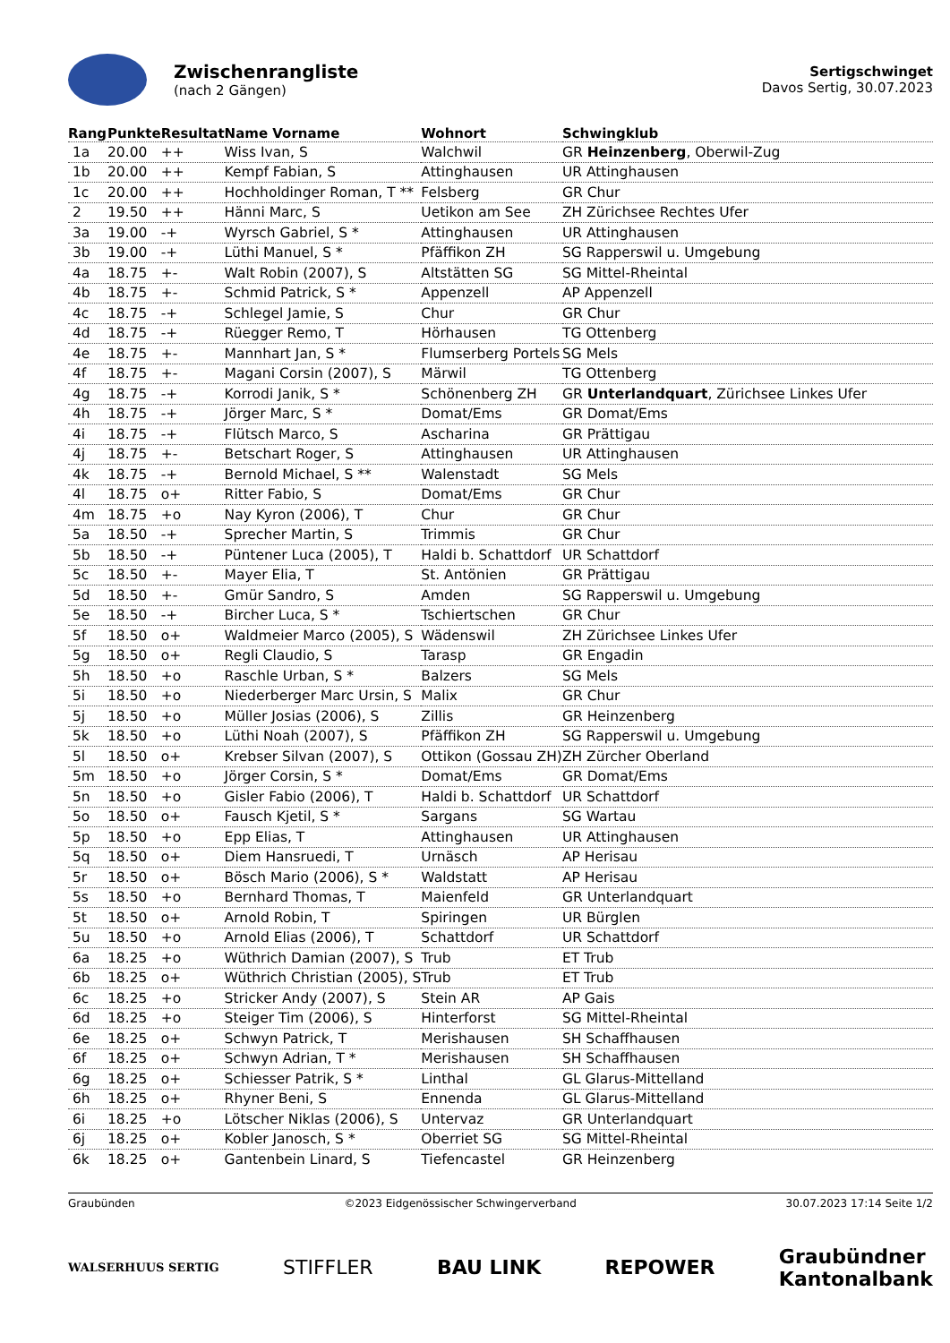Zwischenrangliste
(nach 2 Gängen)
Sertigschwinget
Davos Sertig, 30.07.2023
| Rang | Punkte | Resultat | Name Vorname | Wohnort | Schwingklub |
| --- | --- | --- | --- | --- | --- |
| 1a | 20.00 | ++ | Wiss Ivan, S | Walchwil | GR Heinzenberg , Oberwil-Zug |
| 1b | 20.00 | ++ | Kempf Fabian, S | Attinghausen | UR Attinghausen |
| 1c | 20.00 | ++ | Hochholdinger Roman, T ** | Felsberg | GR Chur |
| 2 | 19.50 | ++ | Hänni Marc, S | Uetikon am See | ZH Zürichsee Rechtes Ufer |
| 3a | 19.00 | -+ | Wyrsch Gabriel, S * | Attinghausen | UR Attinghausen |
| 3b | 19.00 | -+ | Lüthi Manuel, S * | Pfäffikon ZH | SG Rapperswil u. Umgebung |
| 4a | 18.75 | +- | Walt Robin (2007), S | Altstätten SG | SG Mittel-Rheintal |
| 4b | 18.75 | +- | Schmid Patrick, S * | Appenzell | AP Appenzell |
| 4c | 18.75 | -+ | Schlegel Jamie, S | Chur | GR Chur |
| 4d | 18.75 | -+ | Rüegger Remo, T | Hörhausen | TG Ottenberg |
| 4e | 18.75 | +- | Mannhart Jan, S * | Flumserberg Portels | SG Mels |
| 4f | 18.75 | +- | Magani Corsin (2007), S | Märwil | TG Ottenberg |
| 4g | 18.75 | -+ | Korrodi Janik, S * | Schönenberg ZH | GR Unterlandquart , Zürichsee Linkes Ufer |
| 4h | 18.75 | -+ | Jörger Marc, S * | Domat/Ems | GR Domat/Ems |
| 4i | 18.75 | -+ | Flütsch Marco, S | Ascharina | GR Prättigau |
| 4j | 18.75 | +- | Betschart Roger, S | Attinghausen | UR Attinghausen |
| 4k | 18.75 | -+ | Bernold Michael, S ** | Walenstadt | SG Mels |
| 4l | 18.75 | o+ | Ritter Fabio, S | Domat/Ems | GR Chur |
| 4m | 18.75 | +o | Nay Kyron (2006), T | Chur | GR Chur |
| 5a | 18.50 | -+ | Sprecher Martin, S | Trimmis | GR Chur |
| 5b | 18.50 | -+ | Püntener Luca (2005), T | Haldi b. Schattdorf | UR Schattdorf |
| 5c | 18.50 | +- | Mayer Elia, T | St. Antönien | GR Prättigau |
| 5d | 18.50 | +- | Gmür Sandro, S | Amden | SG Rapperswil u. Umgebung |
| 5e | 18.50 | -+ | Bircher Luca, S * | Tschiertschen | GR Chur |
| 5f | 18.50 | o+ | Waldmeier Marco (2005), S | Wädenswil | ZH Zürichsee Linkes Ufer |
| 5g | 18.50 | o+ | Regli Claudio, S | Tarasp | GR Engadin |
| 5h | 18.50 | +o | Raschle Urban, S * | Balzers | SG Mels |
| 5i | 18.50 | +o | Niederberger Marc Ursin, S | Malix | GR Chur |
| 5j | 18.50 | +o | Müller Josias (2006), S | Zillis | GR Heinzenberg |
| 5k | 18.50 | +o | Lüthi Noah (2007), S | Pfäffikon ZH | SG Rapperswil u. Umgebung |
| 5l | 18.50 | o+ | Krebser Silvan (2007), S | Ottikon (Gossau ZH) | ZH Zürcher Oberland |
| 5m | 18.50 | +o | Jörger Corsin, S * | Domat/Ems | GR Domat/Ems |
| 5n | 18.50 | +o | Gisler Fabio (2006), T | Haldi b. Schattdorf | UR Schattdorf |
| 5o | 18.50 | o+ | Fausch Kjetil, S * | Sargans | SG Wartau |
| 5p | 18.50 | +o | Epp Elias, T | Attinghausen | UR Attinghausen |
| 5q | 18.50 | o+ | Diem Hansruedi, T | Urnäsch | AP Herisau |
| 5r | 18.50 | o+ | Bösch Mario (2006), S * | Waldstatt | AP Herisau |
| 5s | 18.50 | +o | Bernhard Thomas, T | Maienfeld | GR Unterlandquart |
| 5t | 18.50 | o+ | Arnold Robin, T | Spiringen | UR Bürglen |
| 5u | 18.50 | +o | Arnold Elias (2006), T | Schattdorf | UR Schattdorf |
| 6a | 18.25 | +o | Wüthrich Damian (2007), S | Trub | ET Trub |
| 6b | 18.25 | o+ | Wüthrich Christian (2005), S | Trub | ET Trub |
| 6c | 18.25 | +o | Stricker Andy (2007), S | Stein AR | AP Gais |
| 6d | 18.25 | +o | Steiger Tim (2006), S | Hinterforst | SG Mittel-Rheintal |
| 6e | 18.25 | o+ | Schwyn Patrick, T | Merishausen | SH Schaffhausen |
| 6f | 18.25 | o+ | Schwyn Adrian, T * | Merishausen | SH Schaffhausen |
| 6g | 18.25 | o+ | Schiesser Patrik, S * | Linthal | GL Glarus-Mittelland |
| 6h | 18.25 | o+ | Rhyner Beni, S | Ennenda | GL Glarus-Mittelland |
| 6i | 18.25 | +o | Lötscher Niklas (2006), S | Untervaz | GR Unterlandquart |
| 6j | 18.25 | o+ | Kobler Janosch, S * | Oberriet SG | SG Mittel-Rheintal |
| 6k | 18.25 | o+ | Gantenbein Linard, S | Tiefencastel | GR Heinzenberg |
Graubünden ©2023 Eidgenössischer Schwingerverband 30.07.2023 17:14 Seite 1/2
WALSERHUUS SERTIG STIFFLER BAU LINK REPOWER Graubündner
Kantonalbank